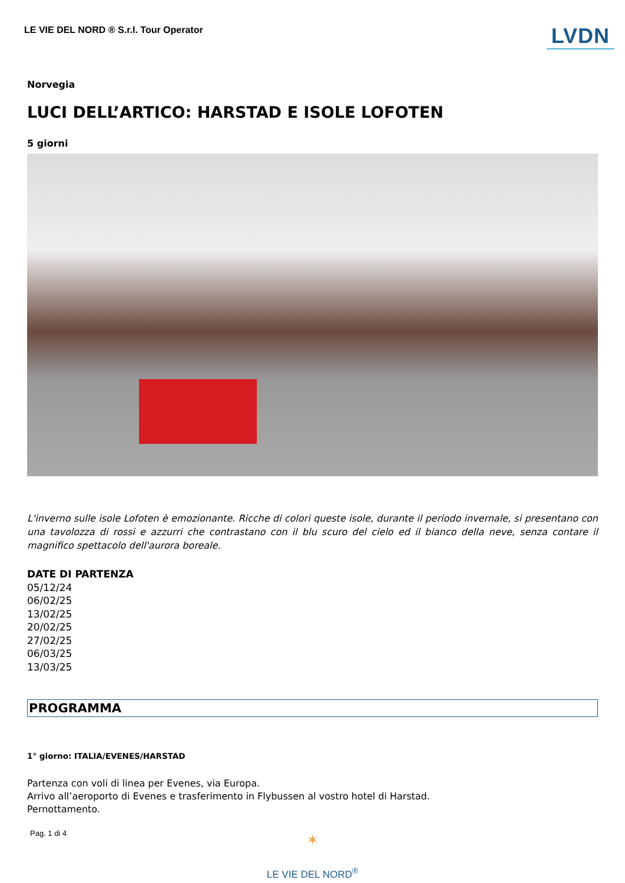LE VIE DEL NORD ® S.r.l. Tour Operator
LVDN
Norvegia
LUCI DELL’ARTICO: HARSTAD E ISOLE LOFOTEN
5 giorni
L'inverno sulle isole Lofoten è emozionante. Ricche di colori queste isole, durante il periodo invernale, si presentano con una tavolozza di rossi e azzurri che contrastano con il blu scuro del cielo ed il bianco della neve, senza contare il magnifico spettacolo dell'aurora boreale.
DATE DI PARTENZA
05/12/24
06/02/25
13/02/25
20/02/25
27/02/25
06/03/25
13/03/25
PROGRAMMA
1° giorno: ITALIA/EVENES/HARSTAD
Partenza con voli di linea per Evenes, via Europa.
Arrivo all’aeroporto di Evenes e trasferimento in Flybussen al vostro hotel di Harstad.
Pernottamento.
Pag. 1 di 4
✶
LE VIE DEL NORD<sup>®</sup>